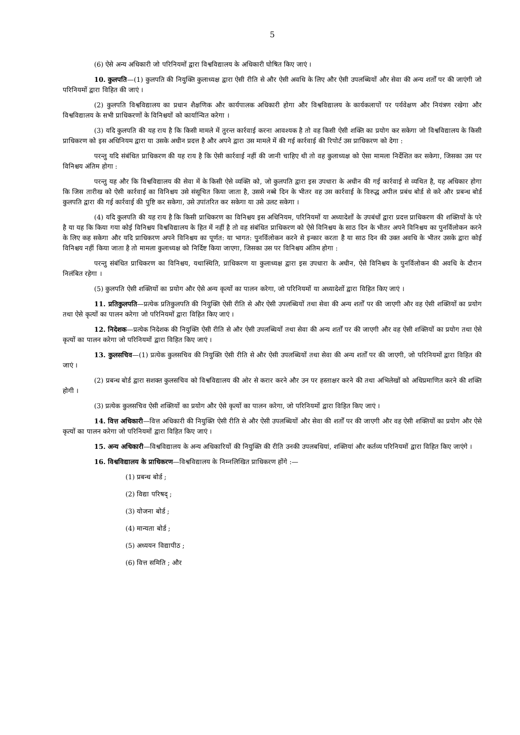5
(6) ऐसे अन्य अधिकारी जो परिनियमों द्वारा विश्वविद्यालय के अधिकारी घोषित किए जाएं ।
10. कुलपति—(1) कुलपति की नियुक्ति कुलाध्यक्ष द्वारा ऐसी रीति से और ऐसी अवधि के लिए और ऐसी उपलब्धियों और सेवा की अन्य शर्तों पर की जाएंगी जो परिनियमों द्वारा विहित की जाएं ।
(2) कुलपति विश्वविद्यालय का प्रधान शैक्षणिक और कार्यपालक अधिकारी होगा और विश्वविद्यालय के कार्यकलापों पर पर्यवेक्षण और नियंत्रण रखेगा और विश्वविद्यालय के सभी प्राधिकरणों के विनिश्चयों को कार्यान्वित करेगा ।
(3) यदि कुलपति की यह राय है कि किसी मामले में तुरन्त कार्रवाई करना आवश्यक है तो वह किसी ऐसी शक्ति का प्रयोग कर सकेगा जो विश्वविद्यालय के किसी प्राधिकरण को इस अधिनियम द्वारा या उसके अधीन प्रदत्त है और अपने द्वारा उस मामले में की गई कार्रवाई की रिपोर्ट उस प्राधिकरण को देगा :
परन्तु यदि संबंधित प्राधिकरण की यह राय है कि ऐसी कार्रवाई नहीं की जानी चाहिए थी तो वह कुलाध्यक्ष को ऐसा मामला निर्देशित कर सकेगा, जिसका उस पर विनिश्चय अंतिम होगा :
परन्तु यह और कि विश्वविद्यालय की सेवा में के किसी ऐसे व्यक्ति को, जो कुलपति द्वारा इस उपधारा के अधीन की गई कार्रवाई से व्यथित है, यह अधिकार होगा कि जिस तारीख को ऐसी कार्रवाई का विनिश्चय उसे संसूचित किया जाता है, उससे नब्बे दिन के भीतर वह उस कार्रवाई के विरुद्ध अपील प्रबंध बोर्ड से करे और प्रबन्ध बोर्ड कुलपति द्वारा की गई कार्रवाई की पुष्टि कर सकेगा, उसे उपांतरित कर सकेगा या उसे उलट सकेगा ।
(4) यदि कुलपति की यह राय है कि किसी प्राधिकरण का विनिश्चय इस अधिनियम, परिनियमों या अध्यादेशों के उपबंधों द्वारा प्रदत्त प्राधिकरण की शक्तियों के परे है या यह कि किया गया कोई विनिश्चय विश्वविद्यालय के हित में नहीं है तो वह संबंधित प्राधिकरण को ऐसे विनिश्चय के साठ दिन के भीतर अपने विनिश्चय का पुनर्विलोकन करने के लिए कह सकेगा और यदि प्राधिकरण अपने विनिश्चय का पूर्णत: या भागत: पुनर्विलोकन करने से इन्कार करता है या साठ दिन की उक्त अवधि के भीतर उसके द्वारा कोई विनिश्चय नहीं किया जाता है तो मामला कुलाध्यक्ष को निर्दिष्ट किया जाएगा, जिसका उस पर विनिश्चय अंतिम होगा :
परन्तु संबंधित प्राधिकरण का विनिश्चय, यथास्थिति, प्राधिकरण या कुलाध्यक्ष द्वारा इस उपधारा के अधीन, ऐसे विनिश्चय के पुनर्विलोकन की अवधि के दौरान निलंबित रहेगा ।
(5) कुलपति ऐसी शक्तियों का प्रयोग और ऐसे अन्य कृत्यों का पालन करेगा, जो परिनियमों या अध्यादेशों द्वारा विहित किए जाएं ।
11. प्रतिकुलपति—प्रत्येक प्रतिकुलपति की नियुक्ति ऐसी रीति से और ऐसी उपलब्धियों तथा सेवा की अन्य शर्तों पर की जाएगी और वह ऐसी शक्तियों का प्रयोग तथा ऐसे कृत्यों का पालन करेगा जो परिनियमों द्वारा विहित किए जाएं ।
12. निदेशक—प्रत्येक निदेशक की नियुक्ति ऐसी रीति से और ऐसी उपलब्धियों तथा सेवा की अन्य शर्तों पर की जाएगी और वह ऐसी शक्तियों का प्रयोग तथा ऐसे कृत्यों का पालन करेगा जो परिनियमों द्वारा विहित किए जाएं ।
13. कुलसचिव—(1) प्रत्येक कुलसचिव की नियुक्ति ऐसी रीति से और ऐसी उपलब्धियों तथा सेवा की अन्य शर्तों पर की जाएगी, जो परिनियमों द्वारा विहित की जाएं ।
(2) प्रबन्ध बोर्ड द्वारा सशक्त कुलसचिव को विश्वविद्यालय की ओर से करार करने और उन पर हस्ताक्षर करने की तथा अभिलेखों को अधिप्रमाणित करने की शक्ति होगी ।
(3) प्रत्येक कुलसचिव ऐसी शक्तियों का प्रयोग और ऐसे कृत्यों का पालन करेगा, जो परिनियमों द्वारा विहित किए जाएं ।
14. वित्त अधिकारी—वित्त अधिकारी की नियुक्ति ऐसी रीति से और ऐसी उपलब्धियों और सेवा की शर्तों पर की जाएगी और वह ऐसी शक्तियों का प्रयोग और ऐसे कृत्यों का पालन करेगा जो परिनियमों द्वारा विहित किए जाएं ।
15. अन्य अधिकारी—विश्वविद्यालय के अन्य अधिकारियों की नियुक्ति की रीति उनकी उपलबधियां, शक्तियां और कर्तव्य परिनियमों द्वारा विहित किए जाएंगे ।
16. विश्वविद्यालय के प्राधिकरण—विश्वविद्यालय के निम्नलिखित प्राधिकरण होंगे :—
(1) प्रबन्ध बोर्ड ;
(2) विद्या परिषद् ;
(3) योजना बोर्ड ;
(4) मान्यता बोर्ड ;
(5) अध्ययन विद्यापीठ ;
(6) वित्त समिति ; और